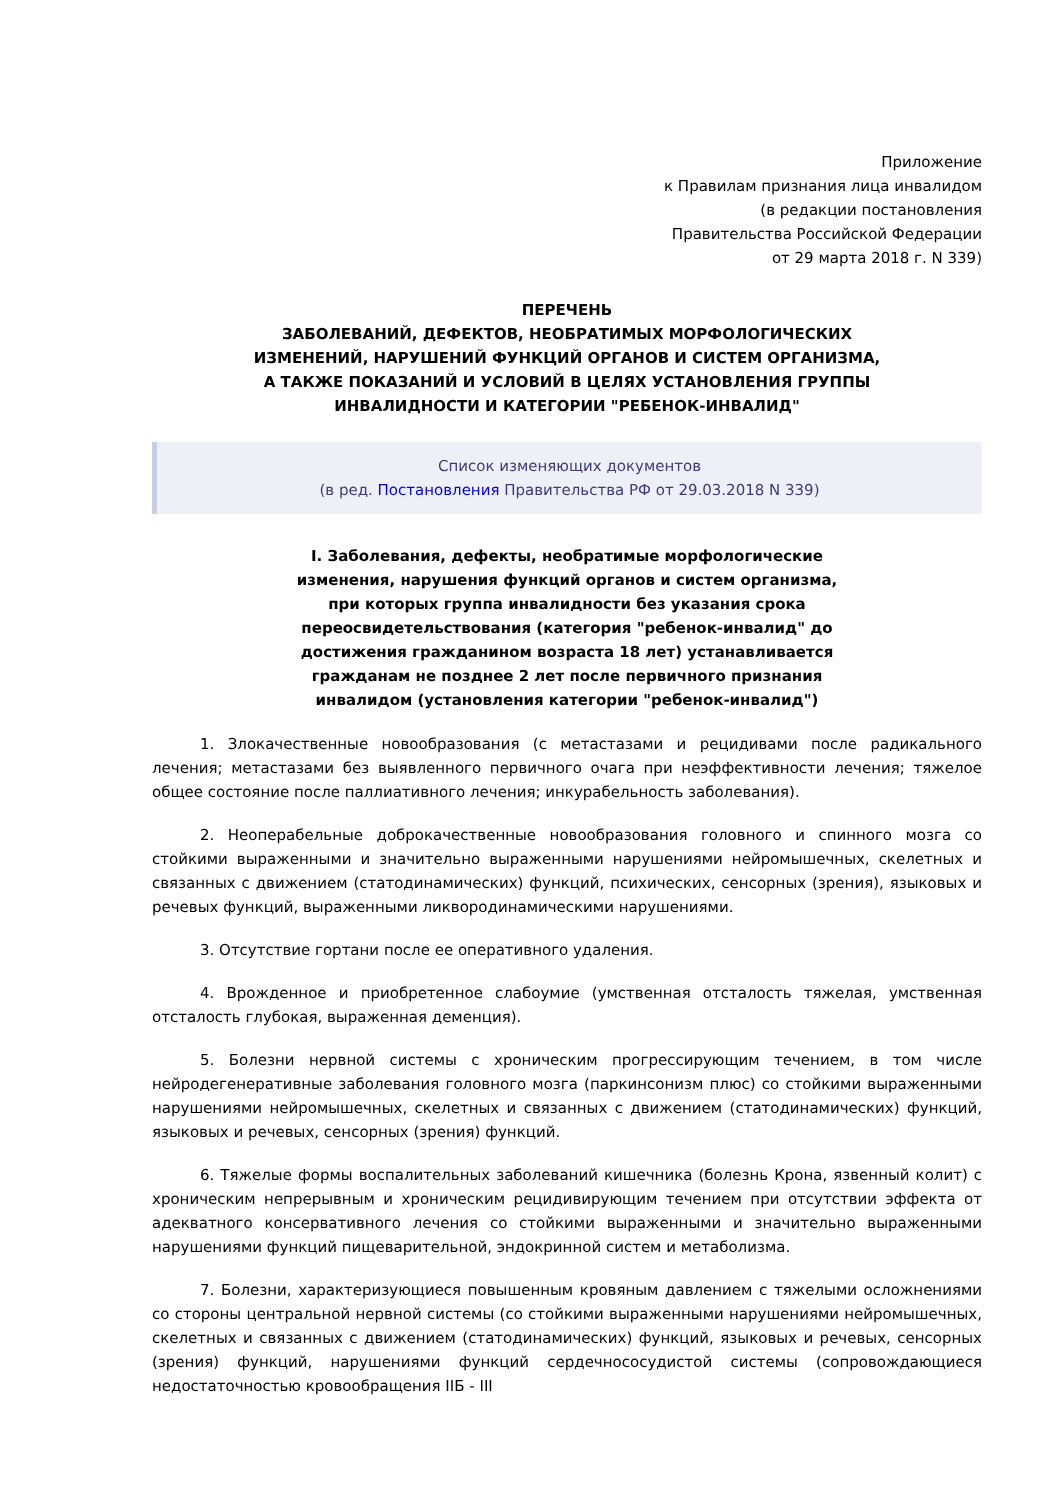Приложение
к Правилам признания лица инвалидом
(в редакции постановления
Правительства Российской Федерации
от 29 марта 2018 г. N 339)
ПЕРЕЧЕНЬ
ЗАБОЛЕВАНИЙ, ДЕФЕКТОВ, НЕОБРАТИМЫХ МОРФОЛОГИЧЕСКИХ
ИЗМЕНЕНИЙ, НАРУШЕНИЙ ФУНКЦИЙ ОРГАНОВ И СИСТЕМ ОРГАНИЗМА,
А ТАКЖЕ ПОКАЗАНИЙ И УСЛОВИЙ В ЦЕЛЯХ УСТАНОВЛЕНИЯ ГРУППЫ
ИНВАЛИДНОСТИ И КАТЕГОРИИ "РЕБЕНОК-ИНВАЛИД"
Список изменяющих документов
(в ред. Постановления Правительства РФ от 29.03.2018 N 339)
I. Заболевания, дефекты, необратимые морфологические изменения, нарушения функций органов и систем организма, при которых группа инвалидности без указания срока переосвидетельствования (категория "ребенок-инвалид" до достижения гражданином возраста 18 лет) устанавливается гражданам не позднее 2 лет после первичного признания инвалидом (установления категории "ребенок-инвалид")
1. Злокачественные новообразования (с метастазами и рецидивами после радикального лечения; метастазами без выявленного первичного очага при неэффективности лечения; тяжелое общее состояние после паллиативного лечения; инкурабельность заболевания).
2. Неоперабельные доброкачественные новообразования головного и спинного мозга со стойкими выраженными и значительно выраженными нарушениями нейромышечных, скелетных и связанных с движением (статодинамических) функций, психических, сенсорных (зрения), языковых и речевых функций, выраженными ликвородинамическими нарушениями.
3. Отсутствие гортани после ее оперативного удаления.
4. Врожденное и приобретенное слабоумие (умственная отсталость тяжелая, умственная отсталость глубокая, выраженная деменция).
5. Болезни нервной системы с хроническим прогрессирующим течением, в том числе нейродегенеративные заболевания головного мозга (паркинсонизм плюс) со стойкими выраженными нарушениями нейромышечных, скелетных и связанных с движением (статодинамических) функций, языковых и речевых, сенсорных (зрения) функций.
6. Тяжелые формы воспалительных заболеваний кишечника (болезнь Крона, язвенный колит) с хроническим непрерывным и хроническим рецидивирующим течением при отсутствии эффекта от адекватного консервативного лечения со стойкими выраженными и значительно выраженными нарушениями функций пищеварительной, эндокринной систем и метаболизма.
7. Болезни, характеризующиеся повышенным кровяным давлением с тяжелыми осложнениями со стороны центральной нервной системы (со стойкими выраженными нарушениями нейромышечных, скелетных и связанных с движением (статодинамических) функций, языковых и речевых, сенсорных (зрения) функций, нарушениями функций сердечнососудистой системы (сопровождающиеся недостаточностью кровообращения IIБ - III